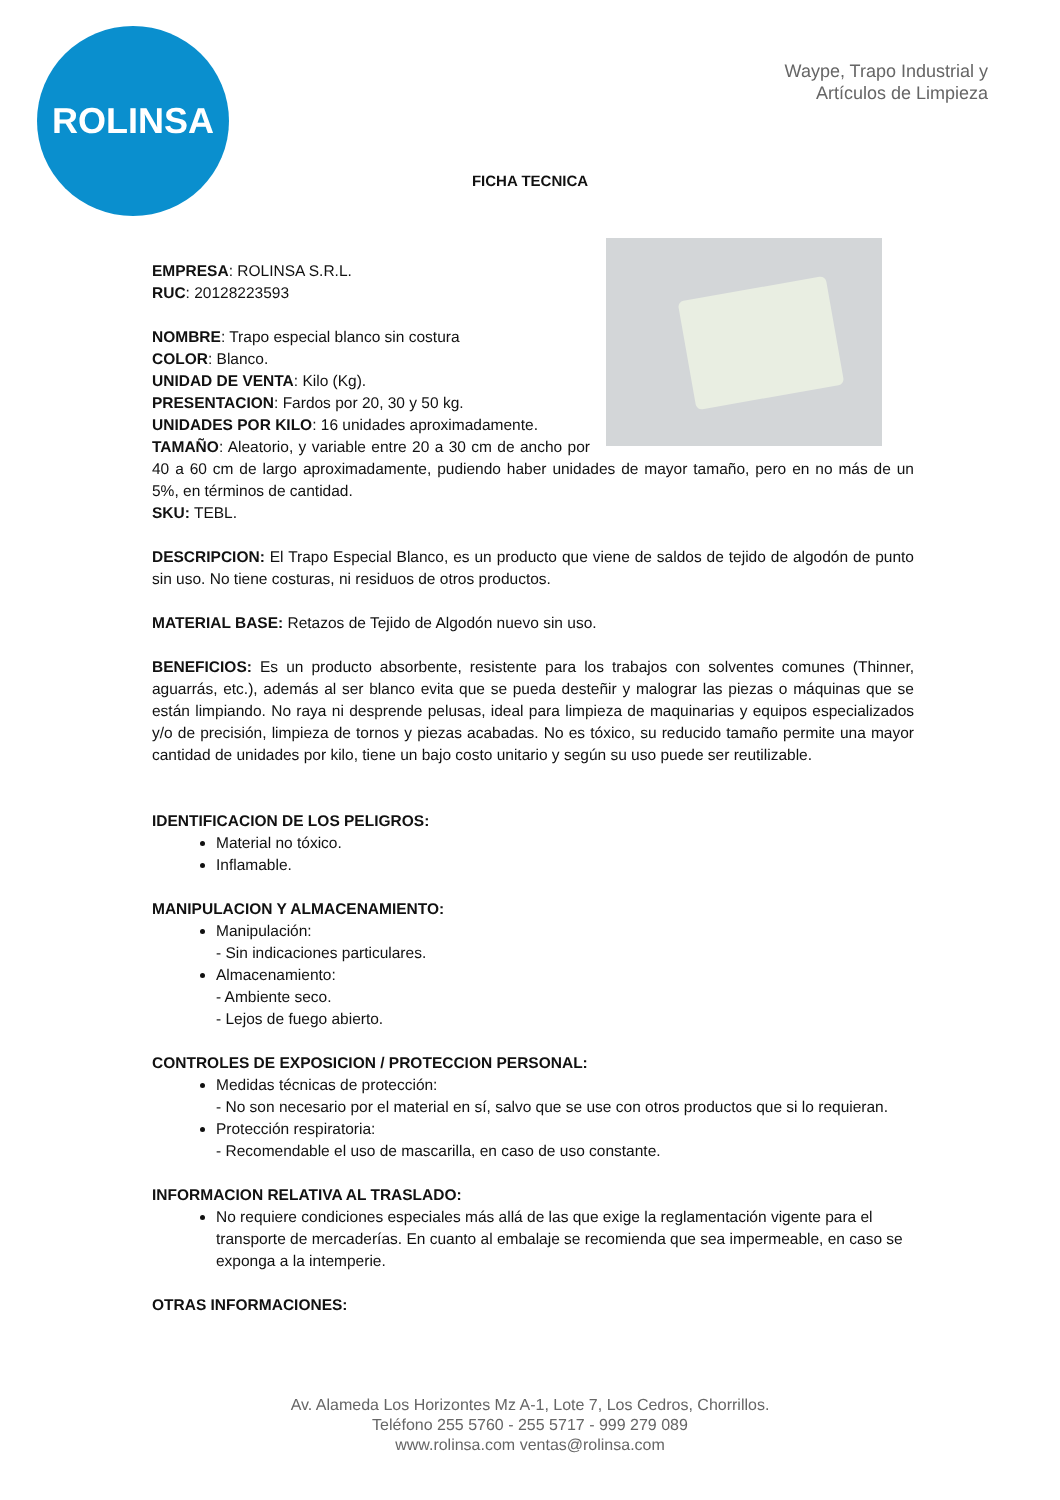ROLINSA
Waype, Trapo Industrial y
Artículos de Limpieza
FICHA TECNICA
EMPRESA: ROLINSA S.R.L.
RUC: 20128223593
NOMBRE: Trapo especial blanco sin costura
COLOR: Blanco.
UNIDAD DE VENTA: Kilo (Kg).
PRESENTACION: Fardos por 20, 30 y 50 kg.
UNIDADES POR KILO: 16 unidades aproximadamente.
TAMAÑO: Aleatorio, y variable entre 20 a 30 cm de ancho por 40 a 60 cm de largo aproximadamente, pudiendo haber unidades de mayor tamaño, pero en no más de un 5%, en términos de cantidad.
SKU: TEBL.
DESCRIPCION: El Trapo Especial Blanco, es un producto que viene de saldos de tejido de algodón de punto sin uso. No tiene costuras, ni residuos de otros productos.
MATERIAL BASE: Retazos de Tejido de Algodón nuevo sin uso.
BENEFICIOS: Es un producto absorbente, resistente para los trabajos con solventes comunes (Thinner, aguarrás, etc.), además al ser blanco evita que se pueda desteñir y malograr las piezas o máquinas que se están limpiando. No raya ni desprende pelusas, ideal para limpieza de maquinarias y equipos especializados y/o de precisión, limpieza de tornos y piezas acabadas. No es tóxico, su reducido tamaño permite una mayor cantidad de unidades por kilo, tiene un bajo costo unitario y según su uso puede ser reutilizable.
IDENTIFICACION DE LOS PELIGROS:
Material no tóxico.
Inflamable.
MANIPULACION Y ALMACENAMIENTO:
Manipulación:
- Sin indicaciones particulares.
Almacenamiento:
- Ambiente seco.
- Lejos de fuego abierto.
CONTROLES DE EXPOSICION / PROTECCION PERSONAL:
Medidas técnicas de protección:
- No son necesario por el material en sí, salvo que se use con otros productos que si lo requieran.
Protección respiratoria:
- Recomendable el uso de mascarilla, en caso de uso constante.
INFORMACION RELATIVA AL TRASLADO:
No requiere condiciones especiales más allá de las que exige la reglamentación vigente para el transporte de mercaderías. En cuanto al embalaje se recomienda que sea impermeable, en caso se exponga a la intemperie.
OTRAS INFORMACIONES:
Av. Alameda Los Horizontes Mz A-1, Lote 7, Los Cedros, Chorrillos.
Teléfono 255 5760 - 255 5717 - 999 279 089
www.rolinsa.com ventas@rolinsa.com